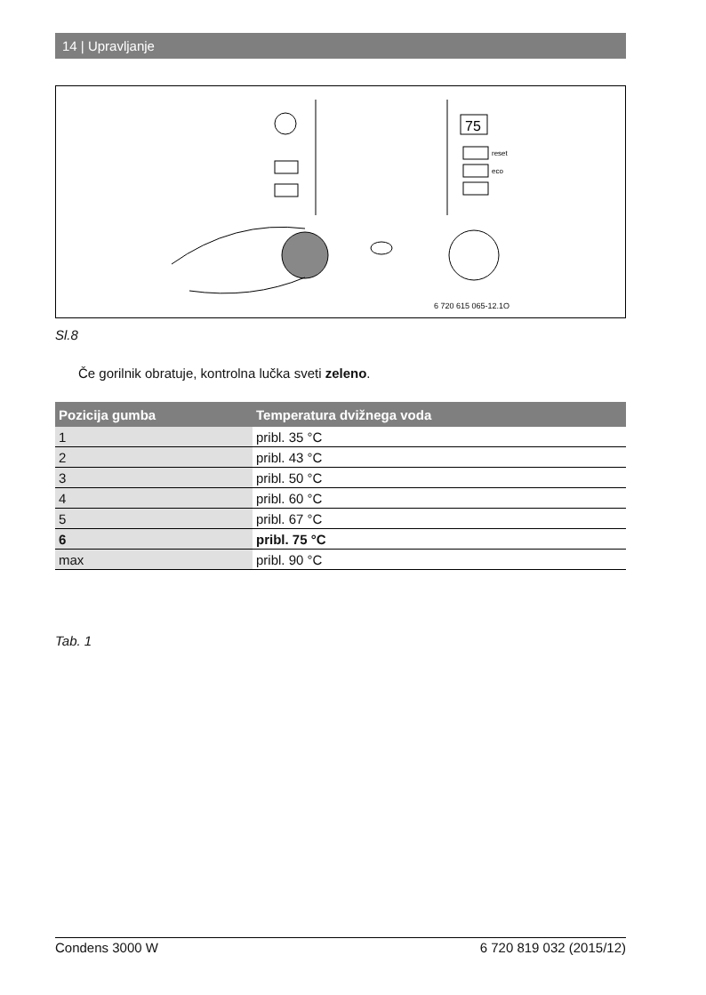14 | Upravljanje
75
reset
eco
6 720 615 065-12.1O
Sl.8
Če gorilnik obratuje, kontrolna lučka sveti zeleno.
| Pozicija gumba | Temperatura dvižnega voda |
| --- | --- |
| 1 | pribl. 35 °C |
| 2 | pribl. 43 °C |
| 3 | pribl. 50 °C |
| 4 | pribl. 60 °C |
| 5 | pribl. 67 °C |
| 6 | pribl. 75 °C |
| max | pribl. 90 °C |
Tab. 1
Condens 3000 W 6 720 819 032 (2015/12)